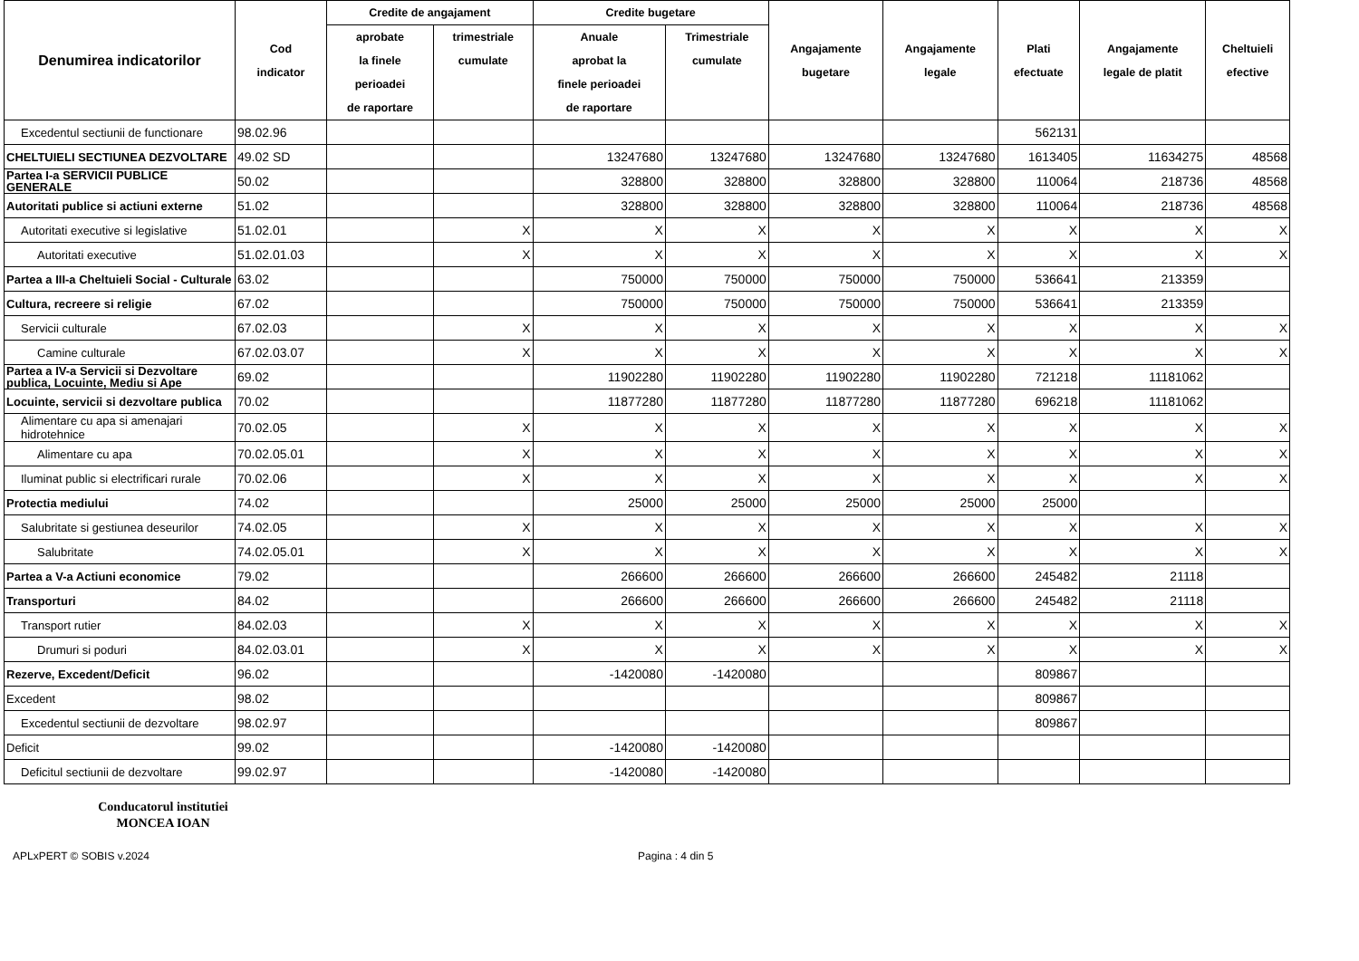| Denumirea indicatorilor | Cod indicator | Credite de angajament | | Credite bugetare | | Angajamente bugetare | Angajamente legale | Plati efectuate | Angajamente legale de platit | Cheltuieli efective |
| --- | --- | --- | --- | --- | --- | --- | --- | --- | --- | --- |
| | | aprobate la finele perioadei de raportare | trimestriale cumulate | Anuale aprobat la finele perioadei de raportare | Trimestriale cumulate | | | | | |
| Excedentul sectiunii de functionare | 98.02.96 | | | | | | | 562131 | | |
| CHELTUIELI SECTIUNEA DEZVOLTARE | 49.02 SD | | | 13247680 | 13247680 | 13247680 | 13247680 | 1613405 | 11634275 | 48568 |
| Partea I-a SERVICII PUBLICE GENERALE | 50.02 | | | 328800 | 328800 | 328800 | 328800 | 110064 | 218736 | 48568 |
| Autoritati publice si actiuni externe | 51.02 | | | 328800 | 328800 | 328800 | 328800 | 110064 | 218736 | 48568 |
| Autoritati executive si legislative | 51.02.01 | | X | X | X | X | X | X | X | X |
| Autoritati executive | 51.02.01.03 | | X | X | X | X | X | X | X | X |
| Partea a III-a Cheltuieli Social - Culturale | 63.02 | | | 750000 | 750000 | 750000 | 750000 | 536641 | 213359 | |
| Cultura, recreere si religie | 67.02 | | | 750000 | 750000 | 750000 | 750000 | 536641 | 213359 | |
| Servicii culturale | 67.02.03 | | X | X | X | X | X | X | X | X |
| Camine culturale | 67.02.03.07 | | X | X | X | X | X | X | X | X |
| Partea a IV-a Servicii si Dezvoltare publica, Locuinte, Mediu si Ape | 69.02 | | | 11902280 | 11902280 | 11902280 | 11902280 | 721218 | 11181062 | |
| Locuinte, servicii si dezvoltare publica | 70.02 | | | 11877280 | 11877280 | 11877280 | 11877280 | 696218 | 11181062 | |
| Alimentare cu apa si amenajari hidrotehnice | 70.02.05 | | X | X | X | X | X | X | X | X |
| Alimentare cu apa | 70.02.05.01 | | X | X | X | X | X | X | X | X |
| Iluminat public si electrificari rurale | 70.02.06 | | X | X | X | X | X | X | X | X |
| Protectia mediului | 74.02 | | | 25000 | 25000 | 25000 | 25000 | 25000 | | |
| Salubritate si gestiunea deseurilor | 74.02.05 | | X | X | X | X | X | X | X | X |
| Salubritate | 74.02.05.01 | | X | X | X | X | X | X | X | X |
| Partea a V-a Actiuni economice | 79.02 | | | 266600 | 266600 | 266600 | 266600 | 245482 | 21118 | |
| Transporturi | 84.02 | | | 266600 | 266600 | 266600 | 266600 | 245482 | 21118 | |
| Transport rutier | 84.02.03 | | X | X | X | X | X | X | X | X |
| Drumuri si poduri | 84.02.03.01 | | X | X | X | X | X | X | X | X |
| Rezerve, Excedent/Deficit | 96.02 | | | -1420080 | -1420080 | | | 809867 | | |
| Excedent | 98.02 | | | | | | | 809867 | | |
| Excedentul sectiunii de dezvoltare | 98.02.97 | | | | | | | 809867 | | |
| Deficit | 99.02 | | | -1420080 | -1420080 | | | | | |
| Deficitul sectiunii de dezvoltare | 99.02.97 | | | -1420080 | -1420080 | | | | | |
Conducatorul institutiei
MONCEA IOAN
APLxPERT © SOBIS v.2024 Pagina : 4 din 5